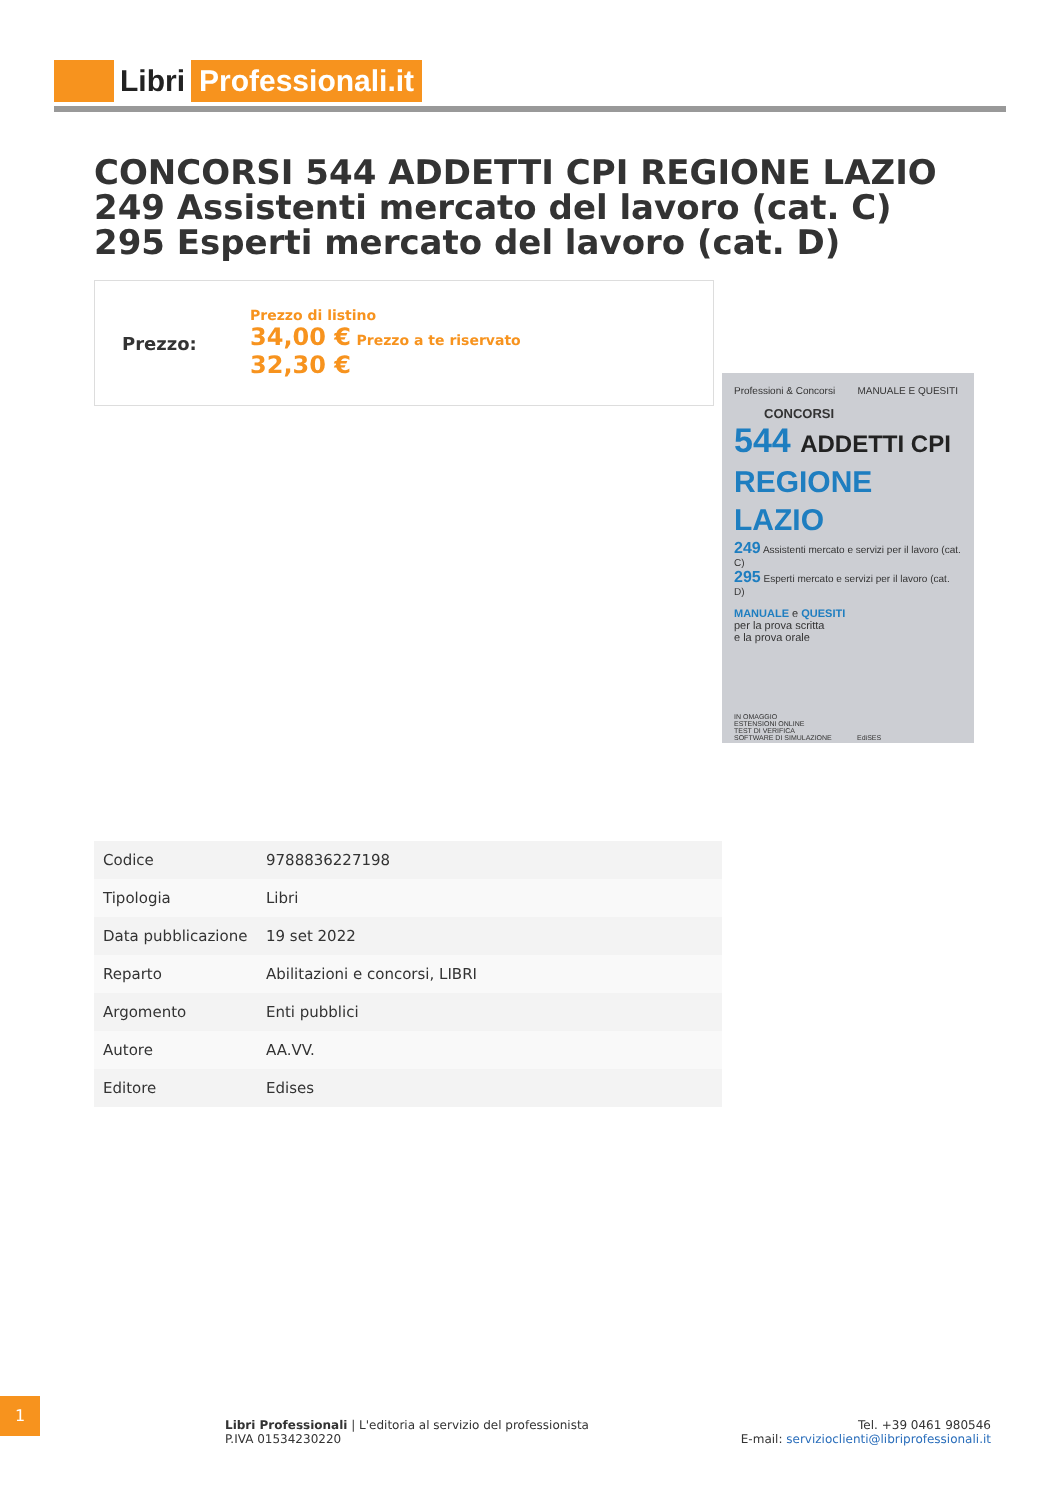Libri Professionali.it
CONCORSI 544 ADDETTI CPI REGIONE LAZIO 249 Assistenti mercato del lavoro (cat. C) 295 Esperti mercato del lavoro (cat. D)
Prezzo:
Prezzo di listino
34,00 € Prezzo a te riservato
32,30 €
Professioni & Concorsi MANUALE E QUESITI
CONCORSI
544 ADDETTI CPI
REGIONE LAZIO
249 Assistenti mercato e servizi per il lavoro (cat. C)
295 Esperti mercato e servizi per il lavoro (cat. D)
MANUALE e QUESITI
per la prova scritta
e la prova orale
IN OMAGGIO
ESTENSIONI ONLINE
TEST DI VERIFICA
SOFTWARE DI SIMULAZIONE EdiSES
| Codice | 9788836227198 |
| Tipologia | Libri |
| Data pubblicazione | 19 set 2022 |
| Reparto | Abilitazioni e concorsi, LIBRI |
| Argomento | Enti pubblici |
| Autore | AA.VV. |
| Editore | Edises |
1
Libri Professionali | L'editoria al servizio del professionista
P.IVA 01534230220
Tel. +39 0461 980546
E-mail: servizioclienti@libriprofessionali.it